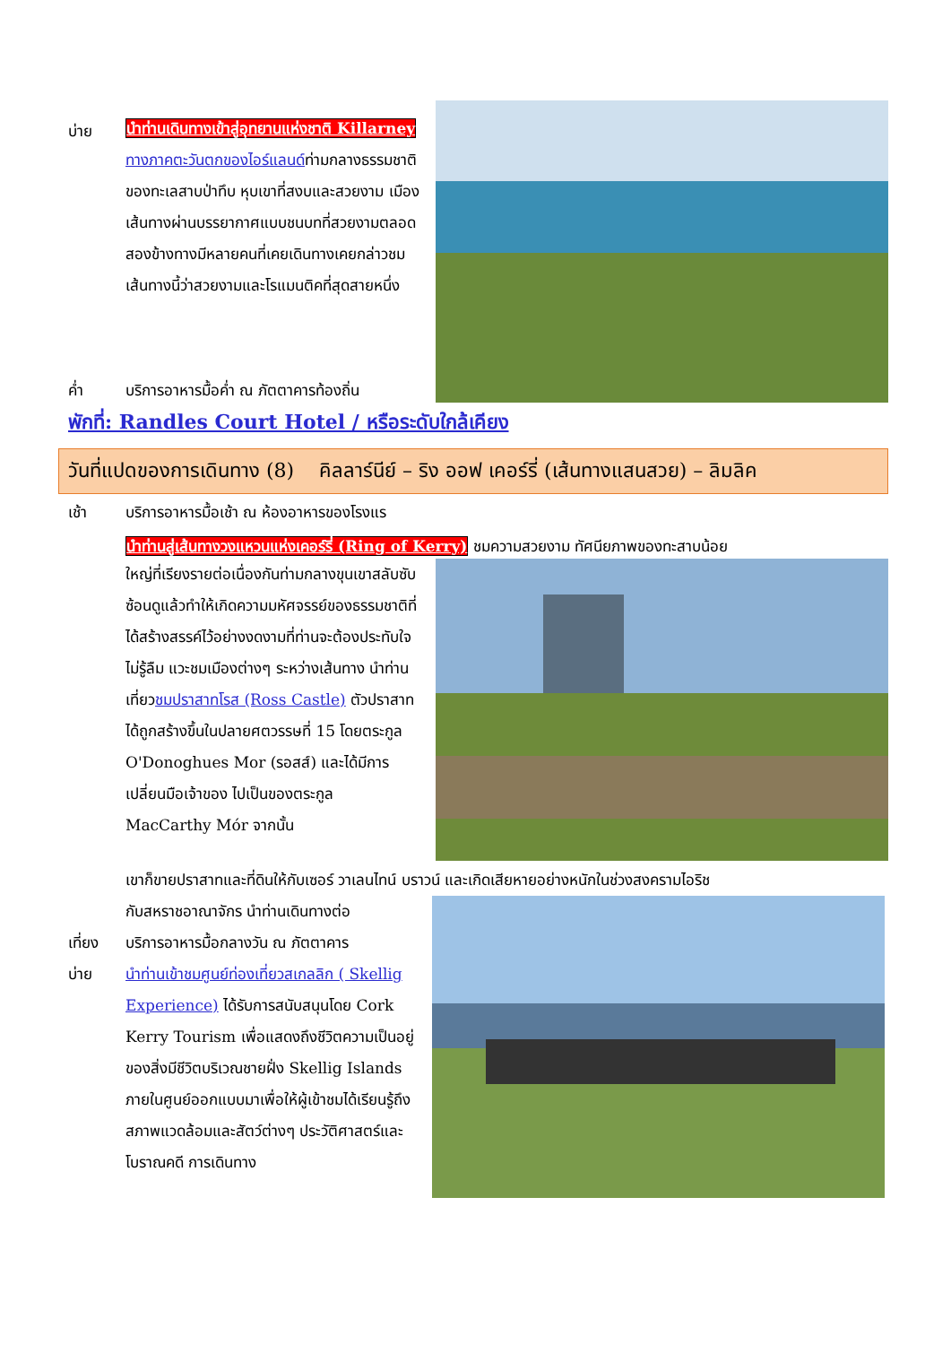บ่าย
นำท่านเดินทางเข้าสู่อุทยานแห่งชาติ Killarney ทางภาคตะวันตกของไอร์แลนด์ท่ามกลางธรรมชาติของทะเลสาบป่าทึบ หุบเขาที่สงบและสวยงาม เมืองเส้นทางผ่านบรรยากาศแบบชนบทที่สวยงามตลอดสองข้างทางมีหลายคนที่เคยเดินทางเคยกล่าวชมเส้นทางนี้ว่าสวยงามและโรแมนติคที่สุดสายหนึ่ง
ค่ำ บริการอาหารมื้อค่ำ ณ ภัตตาคารท้องถิ่น
พักที่: Randles Court Hotel / หรือระดับใกล้เคียง
วันที่แปดของการเดินทาง (8) คิลลาร์นีย์ – ริง ออฟ เคอร์รี่ (เส้นทางแสนสวย) – ลิมลิค
เช้า บริการอาหารมื้อเช้า ณ ห้องอาหารของโรงแร
นำท่านสู่เส้นทางวงแหวนแห่งเคอร์รี่ (Ring of Kerry) ชมความสวยงาม ทัศนียภาพของทะสาบน้อย
ใหญ่ที่เรียงรายต่อเนื่องกันท่ามกลางขุนเขาสลับซับซ้อนดูแล้วทำให้เกิดความมหัศจรรย์ของธรรมชาติที่ได้สร้างสรรค์ไว้อย่างงดงามที่ท่านจะต้องประทับใจไม่รู้ลืม แวะชมเมืองต่างๆ ระหว่างเส้นทาง นำท่านเที่ยวชมปราสาทโรส (Ross Castle) ตัวปราสาทได้ถูกสร้างขึ้นในปลายศตวรรษที่ 15 โดยตระกูล O'Donoghues Mor (รอสส์) และได้มีการเปลี่ยนมือเจ้าของ ไปเป็นของตระกูล MacCarthy Mór จากนั้น
เขาก็ขายปราสาทและที่ดินให้กับเซอร์ วาเลนไทน์ บราวน์ และเกิดเสียหายอย่างหนักในช่วงสงครามไอริช
กับสหราชอาณาจักร นำท่านเดินทางต่อ
เที่ยง บริการอาหารมื้อกลางวัน ณ ภัตตาคาร
บ่าย นำท่านเข้าชมศูนย์ท่องเที่ยวสเกลลิก ( Skellig Experience) ได้รับการสนับสนุนโดย Cork Kerry Tourism เพื่อแสดงถึงชีวิตความเป็นอยู่ของสิ่งมีชีวิตบริเวณชายฝั่ง Skellig Islands ภายในศูนย์ออกแบบมาเพื่อให้ผู้เข้าชมได้เรียนรู้ถึงสภาพแวดล้อมและสัตว์ต่างๆ ประวัติศาสตร์และโบราณคดี การเดินทาง